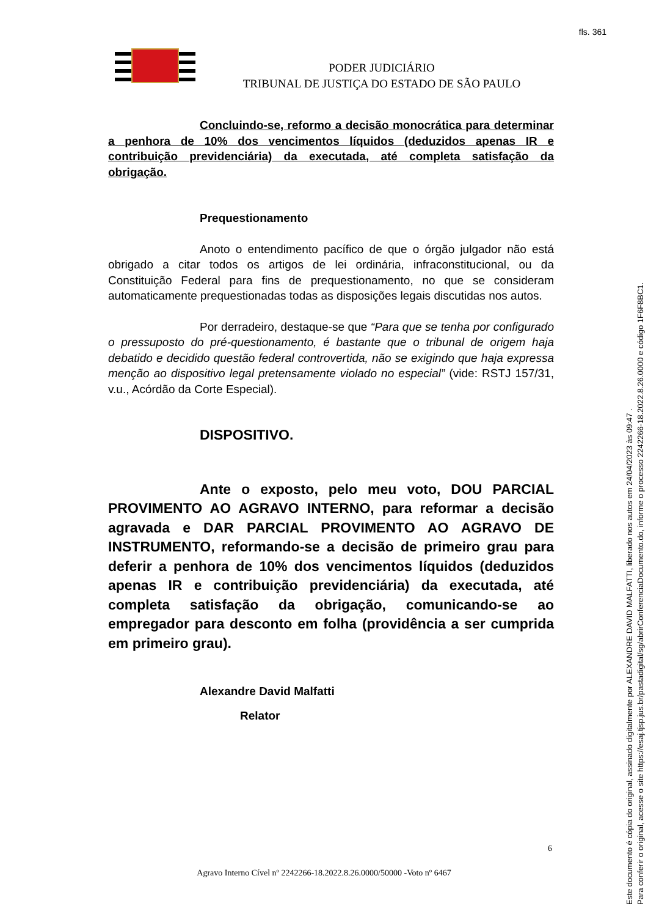fls. 361
PODER JUDICIÁRIO
TRIBUNAL DE JUSTIÇA DO ESTADO DE SÃO PAULO
Concluindo-se, reformo a decisão monocrática para determinar a penhora de 10% dos vencimentos líquidos (deduzidos apenas IR e contribuição previdenciária) da executada, até completa satisfação da obrigação.
Prequestionamento
Anoto o entendimento pacífico de que o órgão julgador não está obrigado a citar todos os artigos de lei ordinária, infraconstitucional, ou da Constituição Federal para fins de prequestionamento, no que se consideram automaticamente prequestionadas todas as disposições legais discutidas nos autos.
Por derradeiro, destaque-se que “Para que se tenha por configurado o pressuposto do pré-questionamento, é bastante que o tribunal de origem haja debatido e decidido questão federal controvertida, não se exigindo que haja expressa menção ao dispositivo legal pretensamente violado no especial” (vide: RSTJ 157/31, v.u., Acórdão da Corte Especial).
DISPOSITIVO.
Ante o exposto, pelo meu voto, DOU PARCIAL PROVIMENTO AO AGRAVO INTERNO, para reformar a decisão agravada e DAR PARCIAL PROVIMENTO AO AGRAVO DE INSTRUMENTO, reformando-se a decisão de primeiro grau para deferir a penhora de 10% dos vencimentos líquidos (deduzidos apenas IR e contribuição previdenciária) da executada, até completa satisfação da obrigação, comunicando-se ao empregador para desconto em folha (providência a ser cumprida em primeiro grau).
Alexandre David Malfatti
Relator
6
Agravo Interno Cível nº 2242266-18.2022.8.26.0000/50000 -Voto nº 6467
Este documento é cópia do original, assinado digitalmente por ALEXANDRE DAVID MALFATTI, liberado nos autos em 24/04/2023 às 09:47 .
Para conferir o original, acesse o site https://esaj.tjsp.jus.br/pastadigital/sg/abrirConferenciaDocumento.do, informe o processo 2242266-18.2022.8.26.0000 e código 1F6F8BC1.